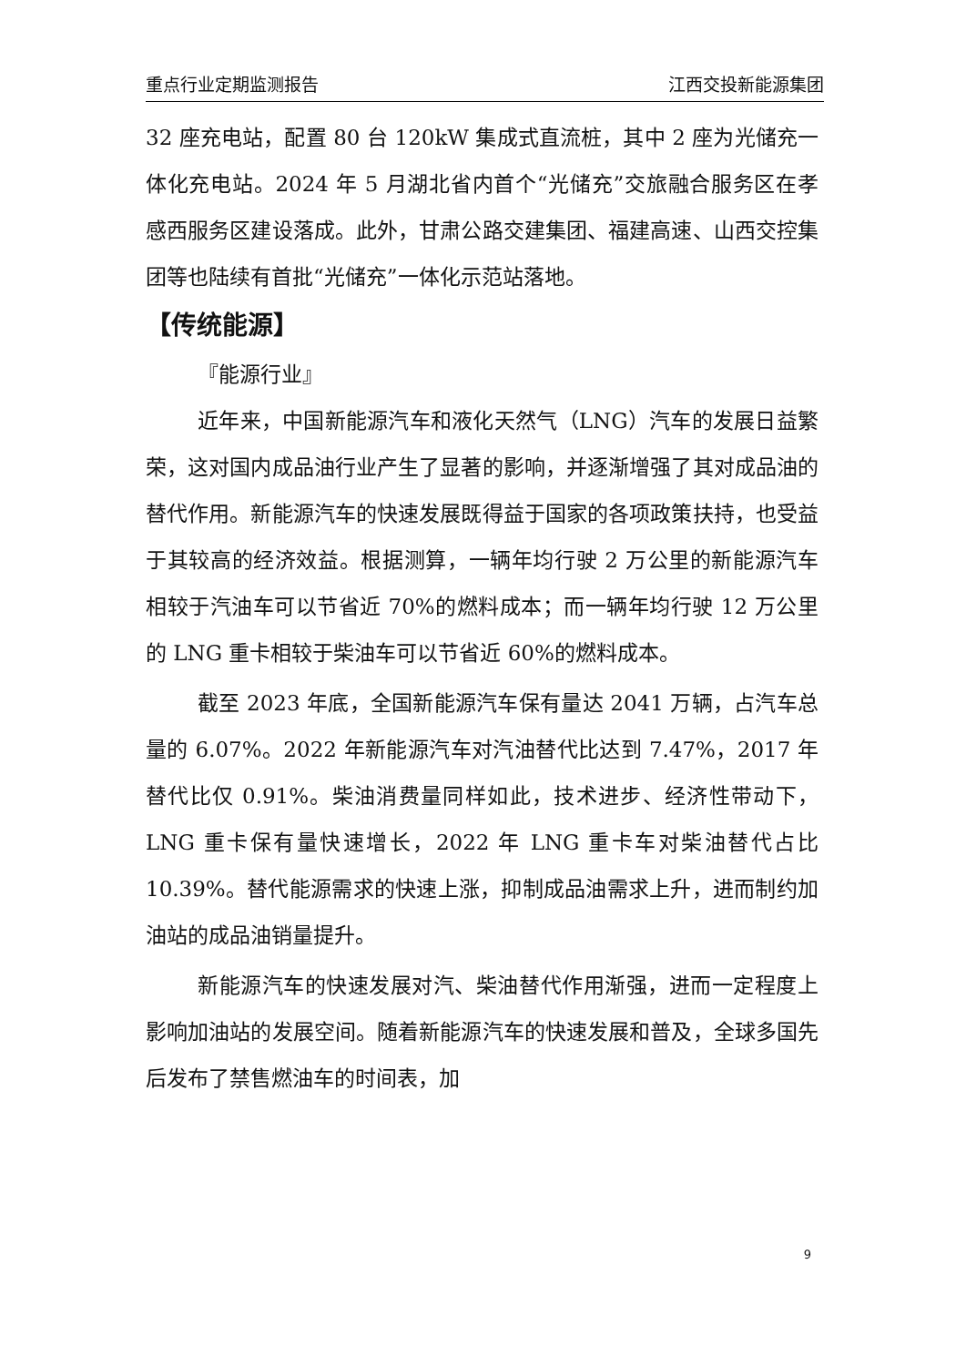重点行业定期监测报告 江西交投新能源集团
32 座充电站，配置 80 台 120kW 集成式直流桩，其中 2 座为光储充一体化充电站。2024 年 5 月湖北省内首个“光储充”交旅融合服务区在孝感西服务区建设落成。此外，甘肃公路交建集团、福建高速、山西交控集团等也陆续有首批“光储充”一体化示范站落地。
【传统能源】
『能源行业』
近年来，中国新能源汽车和液化天然气（LNG）汽车的发展日益繁荣，这对国内成品油行业产生了显著的影响，并逐渐增强了其对成品油的替代作用。新能源汽车的快速发展既得益于国家的各项政策扶持，也受益于其较高的经济效益。根据测算，一辆年均行驶 2 万公里的新能源汽车相较于汽油车可以节省近 70%的燃料成本；而一辆年均行驶 12 万公里的 LNG 重卡相较于柴油车可以节省近 60%的燃料成本。
截至 2023 年底，全国新能源汽车保有量达 2041 万辆，占汽车总量的 6.07%。2022 年新能源汽车对汽油替代比达到 7.47%，2017 年替代比仅 0.91%。柴油消费量同样如此，技术进步、经济性带动下，LNG 重卡保有量快速增长，2022 年 LNG 重卡车对柴油替代占比 10.39%。替代能源需求的快速上涨，抑制成品油需求上升，进而制约加油站的成品油销量提升。
新能源汽车的快速发展对汽、柴油替代作用渐强，进而一定程度上影响加油站的发展空间。随着新能源汽车的快速发展和普及，全球多国先后发布了禁售燃油车的时间表，加
9